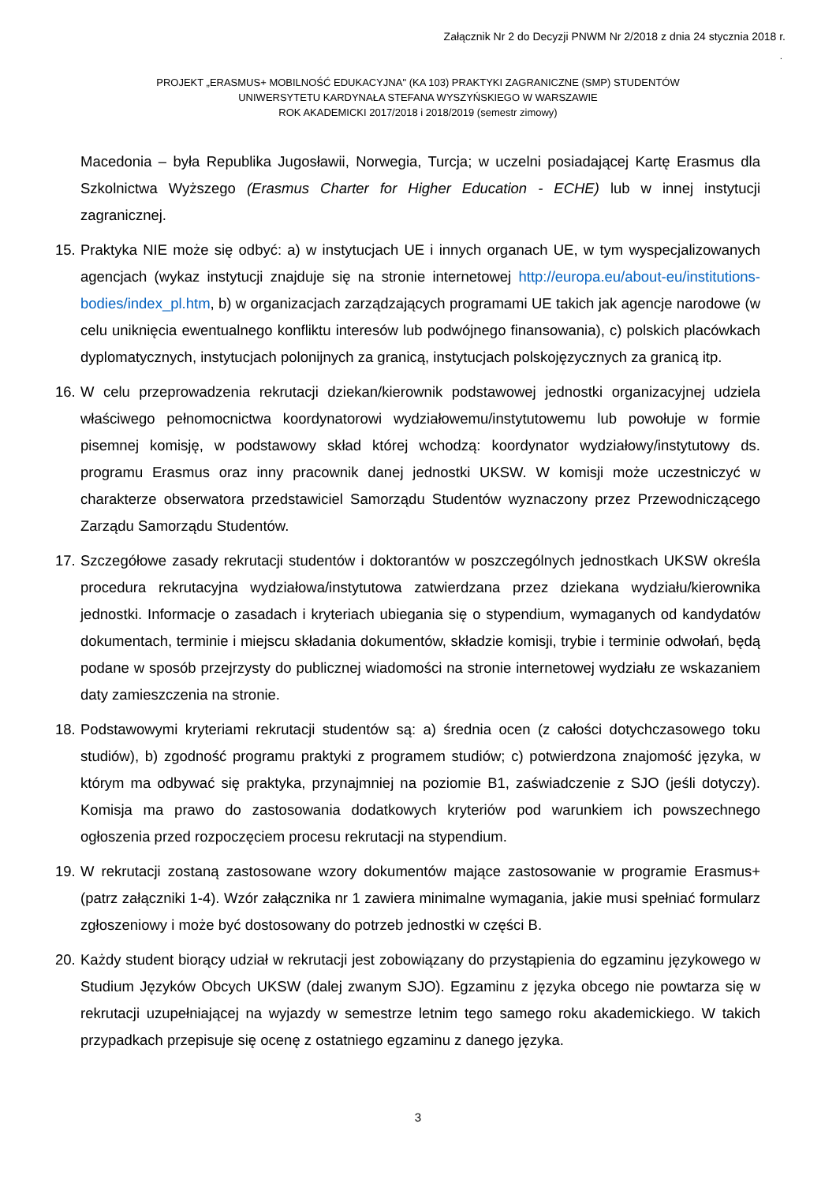Załącznik Nr 2 do Decyzji PNWM Nr 2/2018 z dnia 24 stycznia 2018 r.
.
PROJEKT „ERASMUS+ MOBILNOŚĆ EDUKACYJNA" (KA 103) PRAKTYKI ZAGRANICZNE (SMP) STUDENTÓW
UNIWERSYTETU KARDYNAŁA STEFANA WYSZYŃSKIEGO W WARSZAWIE
ROK AKADEMICKI 2017/2018 i 2018/2019 (semestr zimowy)
Macedonia – była Republika Jugosławii, Norwegia, Turcja; w uczelni posiadającej Kartę Erasmus dla Szkolnictwa Wyższego (Erasmus Charter for Higher Education - ECHE) lub w innej instytucji zagranicznej.
15. Praktyka NIE może się odbyć: a) w instytucjach UE i innych organach UE, w tym wyspecjalizowanych agencjach (wykaz instytucji znajduje się na stronie internetowej http://europa.eu/about-eu/institutions-bodies/index_pl.htm, b) w organizacjach zarządzających programami UE takich jak agencje narodowe (w celu uniknięcia ewentualnego konfliktu interesów lub podwójnego finansowania), c) polskich placówkach dyplomatycznych, instytucjach polonijnych za granicą, instytucjach polskojęzycznych za granicą itp.
16. W celu przeprowadzenia rekrutacji dziekan/kierownik podstawowej jednostki organizacyjnej udziela właściwego pełnomocnictwa koordynatorowi wydziałowemu/instytutowemu lub powołuje w formie pisemnej komisję, w podstawowy skład której wchodzą: koordynator wydziałowy/instytutowy ds. programu Erasmus oraz inny pracownik danej jednostki UKSW. W komisji może uczestniczyć w charakterze obserwatora przedstawiciel Samorządu Studentów wyznaczony przez Przewodniczącego Zarządu Samorządu Studentów.
17. Szczegółowe zasady rekrutacji studentów i doktorantów w poszczególnych jednostkach UKSW określa procedura rekrutacyjna wydziałowa/instytutowa zatwierdzana przez dziekana wydziału/kierownika jednostki. Informacje o zasadach i kryteriach ubiegania się o stypendium, wymaganych od kandydatów dokumentach, terminie i miejscu składania dokumentów, składzie komisji, trybie i terminie odwołań, będą podane w sposób przejrzysty do publicznej wiadomości na stronie internetowej wydziału ze wskazaniem daty zamieszczenia na stronie.
18. Podstawowymi kryteriami rekrutacji studentów są: a) średnia ocen (z całości dotychczasowego toku studiów), b) zgodność programu praktyki z programem studiów; c) potwierdzona znajomość języka, w którym ma odbywać się praktyka, przynajmniej na poziomie B1, zaświadczenie z SJO (jeśli dotyczy). Komisja ma prawo do zastosowania dodatkowych kryteriów pod warunkiem ich powszechnego ogłoszenia przed rozpoczęciem procesu rekrutacji na stypendium.
19. W rekrutacji zostaną zastosowane wzory dokumentów mające zastosowanie w programie Erasmus+ (patrz załączniki 1-4). Wzór załącznika nr 1 zawiera minimalne wymagania, jakie musi spełniać formularz zgłoszeniowy i może być dostosowany do potrzeb jednostki w części B.
20. Każdy student biorący udział w rekrutacji jest zobowiązany do przystąpienia do egzaminu językowego w Studium Języków Obcych UKSW (dalej zwanym SJO). Egzaminu z języka obcego nie powtarza się w rekrutacji uzupełniającej na wyjazdy w semestrze letnim tego samego roku akademickiego. W takich przypadkach przepisuje się ocenę z ostatniego egzaminu z danego języka.
3